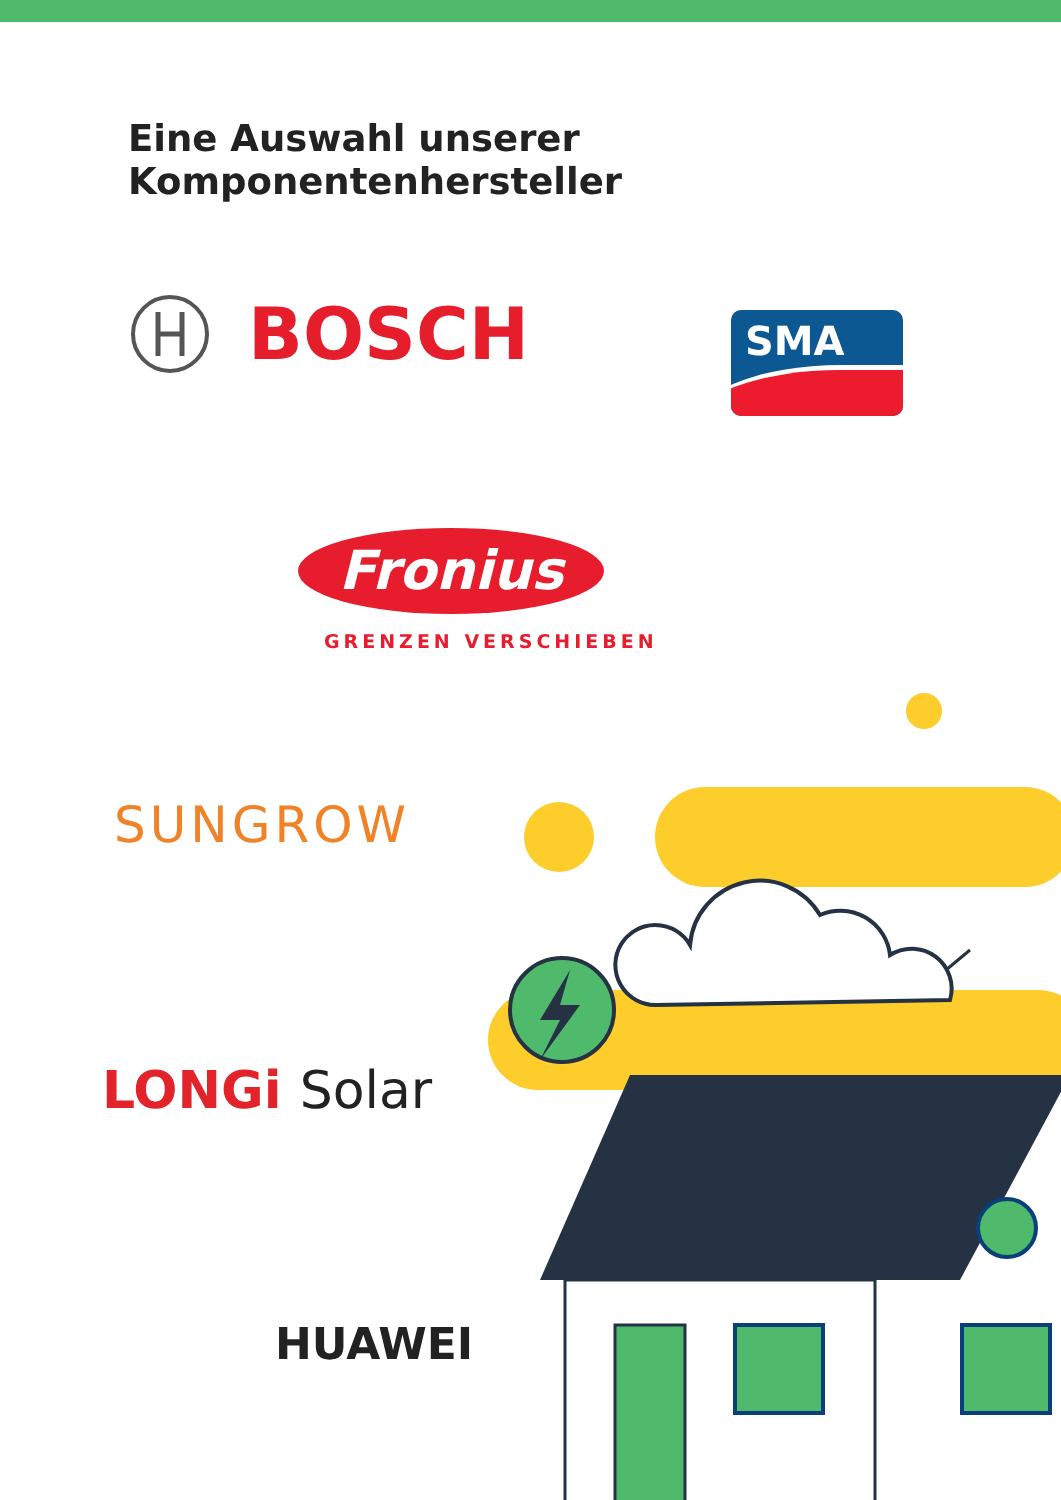Eine Auswahl unserer Komponentenhersteller
BOSCH
SMA
Fronius
GRENZEN VERSCHIEBEN
SUNGROW
LONGi Solar
HUAWEI